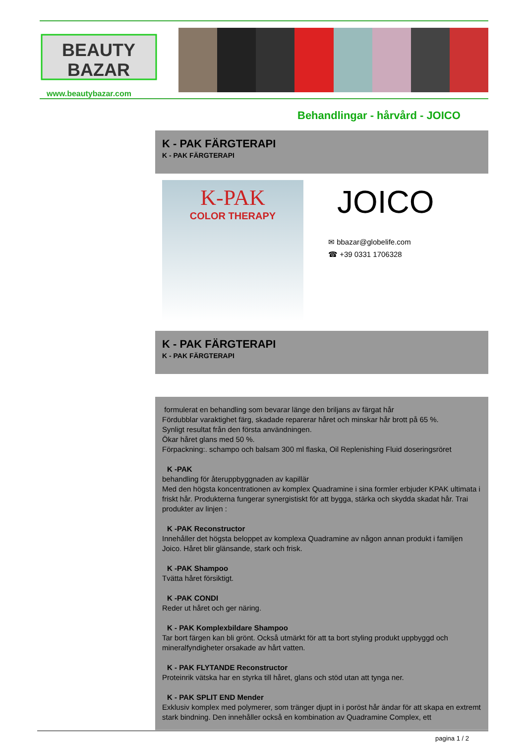BEAUTY
BAZAR
www.beautybazar.com
Behandlingar - hårvård - JOICO
K - PAK FÄRGTERAPI
K - PAK FÄRGTERAPI
K-PAK
COLOR THERAPY
JOICO
✉ bbazar@globelife.com
☎ +39 0331 1706328
K - PAK FÄRGTERAPI
K - PAK FÄRGTERAPI
formulerat en behandling som bevarar länge den briljans av färgat hår
Fördubblar varaktighet färg, skadade reparerar håret och minskar hår brott på 65 %.
Synligt resultat från den första användningen.
Ökar håret glans med 50 %.
Förpackning:. schampo och balsam 300 ml flaska, Oil Replenishing Fluid doseringsröret
K -PAK
behandling för återuppbyggnaden av kapillär
Med den högsta koncentrationen av komplex Quadramine i sina formler erbjuder KPAK ultimata i friskt hår. Produkterna fungerar synergistiskt för att bygga, stärka och skydda skadat hår. Trai produkter av linjen :
K -PAK Reconstructor
Innehåller det högsta beloppet av komplexa Quadramine av någon annan produkt i familjen Joico. Håret blir glänsande, stark och frisk.
K -PAK Shampoo
Tvätta håret försiktigt.
K -PAK CONDI
Reder ut håret och ger näring.
K - PAK Komplexbildare Shampoo
Tar bort färgen kan bli grönt. Också utmärkt för att ta bort styling produkt uppbyggd och mineralfyndigheter orsakade av hårt vatten.
K - PAK FLYTANDE Reconstructor
Proteinrik vätska har en styrka till håret, glans och stöd utan att tynga ner.
K - PAK SPLIT END Mender
Exklusiv komplex med polymerer, som tränger djupt in i poröst hår ändar för att skapa en extremt stark bindning. Den innehåller också en kombination av Quadramine Complex, ett
pagina 1 / 2